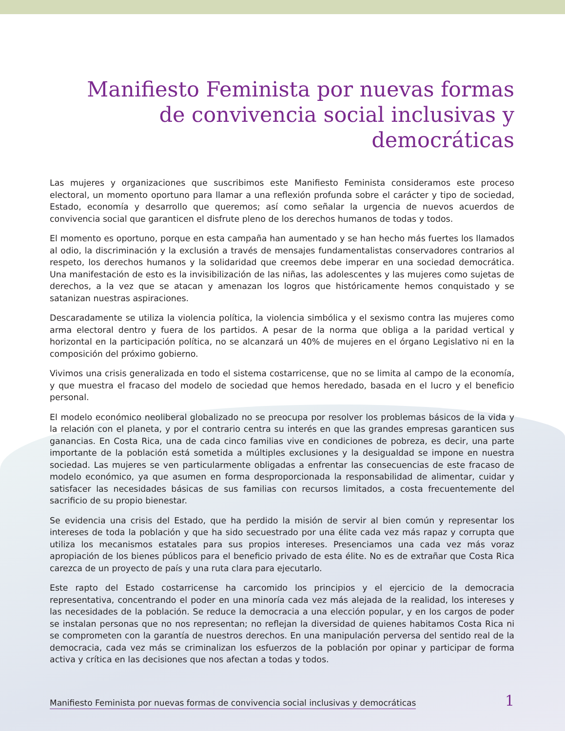Manifiesto Feminista por nuevas formas de convivencia social inclusivas y democráticas
Las mujeres y organizaciones que suscribimos este Manifiesto Feminista consideramos este proceso electoral, un momento oportuno para llamar a una reflexión profunda sobre el carácter y tipo de sociedad, Estado, economía y desarrollo que queremos; así como señalar la urgencia de nuevos acuerdos de convivencia social que garanticen el disfrute pleno de los derechos humanos de todas y todos.
El momento es oportuno, porque en esta campaña han aumentado y se han hecho más fuertes los llamados al odio, la discriminación y la exclusión a través de mensajes fundamentalistas conservadores contrarios al respeto, los derechos humanos y la solidaridad que creemos debe imperar en una sociedad democrática. Una manifestación de esto es la invisibilización de las niñas, las adolescentes y las mujeres como sujetas de derechos, a la vez que se atacan y amenazan los logros que históricamente hemos conquistado y se satanizan nuestras aspiraciones.
Descaradamente se utiliza la violencia política, la violencia simbólica y el sexismo contra las mujeres como arma electoral dentro y fuera de los partidos. A pesar de la norma que obliga a la paridad vertical y horizontal en la participación política, no se alcanzará un 40% de mujeres en el órgano Legislativo ni en la composición del próximo gobierno.
Vivimos una crisis generalizada en todo el sistema costarricense, que no se limita al campo de la economía, y que muestra el fracaso del modelo de sociedad que hemos heredado, basada en el lucro y el beneficio personal.
El modelo económico neoliberal globalizado no se preocupa por resolver los problemas básicos de la vida y la relación con el planeta, y por el contrario centra su interés en que las grandes empresas garanticen sus ganancias. En Costa Rica, una de cada cinco familias vive en condiciones de pobreza, es decir, una parte importante de la población está sometida a múltiples exclusiones y la desigualdad se impone en nuestra sociedad. Las mujeres se ven particularmente obligadas a enfrentar las consecuencias de este fracaso de modelo económico, ya que asumen en forma desproporcionada la responsabilidad de alimentar, cuidar y satisfacer las necesidades básicas de sus familias con recursos limitados, a costa frecuentemente del sacrificio de su propio bienestar.
Se evidencia una crisis del Estado, que ha perdido la misión de servir al bien común y representar los intereses de toda la población y que ha sido secuestrado por una élite cada vez más rapaz y corrupta que utiliza los mecanismos estatales para sus propios intereses. Presenciamos una cada vez más voraz apropiación de los bienes públicos para el beneficio privado de esta élite. No es de extrañar que Costa Rica carezca de un proyecto de país y una ruta clara para ejecutarlo.
Este rapto del Estado costarricense ha carcomido los principios y el ejercicio de la democracia representativa, concentrando el poder en una minoría cada vez más alejada de la realidad, los intereses y las necesidades de la población. Se reduce la democracia a una elección popular, y en los cargos de poder se instalan personas que no nos representan; no reflejan la diversidad de quienes habitamos Costa Rica ni se comprometen con la garantía de nuestros derechos. En una manipulación perversa del sentido real de la democracia, cada vez más se criminalizan los esfuerzos de la población por opinar y participar de forma activa y crítica en las decisiones que nos afectan a todas y todos.
Manifiesto Feminista por nuevas formas de convivencia social inclusivas y democráticas 1